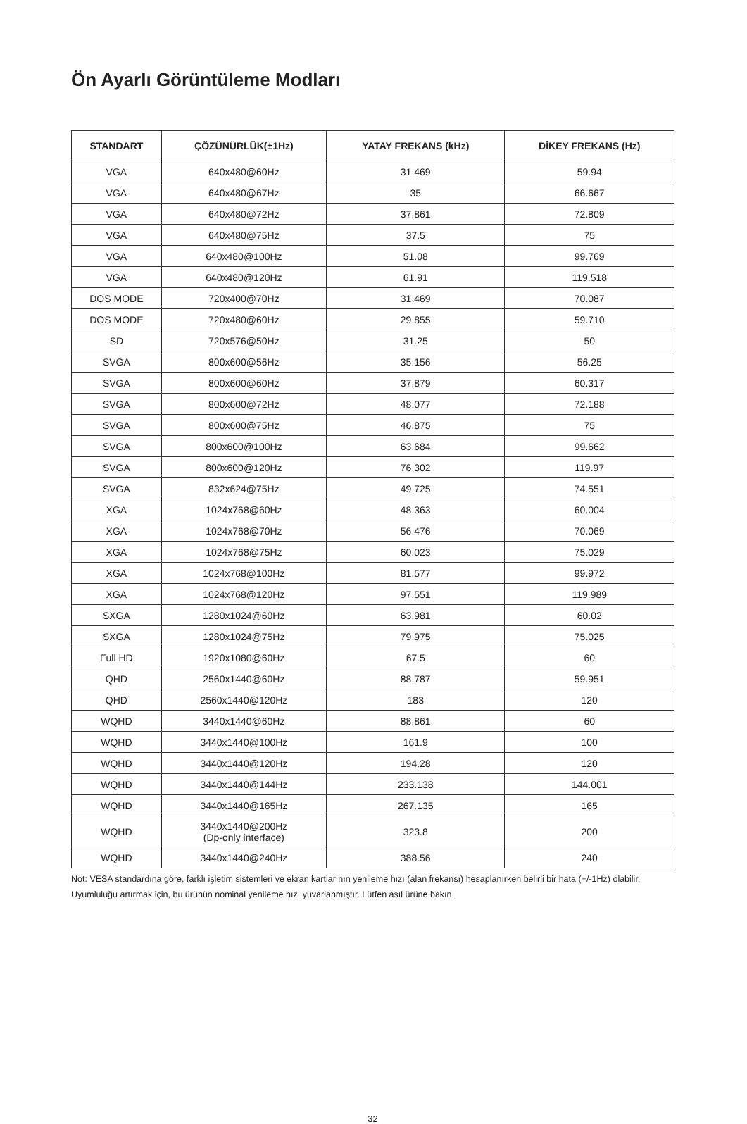Ön Ayarlı Görüntüleme Modları
| STANDART | ÇÖZÜNÜRLÜK(±1Hz) | YATAY FREKANS (kHz) | DİKEY FREKANS (Hz) |
| --- | --- | --- | --- |
| VGA | 640x480@60Hz | 31.469 | 59.94 |
| VGA | 640x480@67Hz | 35 | 66.667 |
| VGA | 640x480@72Hz | 37.861 | 72.809 |
| VGA | 640x480@75Hz | 37.5 | 75 |
| VGA | 640x480@100Hz | 51.08 | 99.769 |
| VGA | 640x480@120Hz | 61.91 | 119.518 |
| DOS MODE | 720x400@70Hz | 31.469 | 70.087 |
| DOS MODE | 720x480@60Hz | 29.855 | 59.710 |
| SD | 720x576@50Hz | 31.25 | 50 |
| SVGA | 800x600@56Hz | 35.156 | 56.25 |
| SVGA | 800x600@60Hz | 37.879 | 60.317 |
| SVGA | 800x600@72Hz | 48.077 | 72.188 |
| SVGA | 800x600@75Hz | 46.875 | 75 |
| SVGA | 800x600@100Hz | 63.684 | 99.662 |
| SVGA | 800x600@120Hz | 76.302 | 119.97 |
| SVGA | 832x624@75Hz | 49.725 | 74.551 |
| XGA | 1024x768@60Hz | 48.363 | 60.004 |
| XGA | 1024x768@70Hz | 56.476 | 70.069 |
| XGA | 1024x768@75Hz | 60.023 | 75.029 |
| XGA | 1024x768@100Hz | 81.577 | 99.972 |
| XGA | 1024x768@120Hz | 97.551 | 119.989 |
| SXGA | 1280x1024@60Hz | 63.981 | 60.02 |
| SXGA | 1280x1024@75Hz | 79.975 | 75.025 |
| Full HD | 1920x1080@60Hz | 67.5 | 60 |
| QHD | 2560x1440@60Hz | 88.787 | 59.951 |
| QHD | 2560x1440@120Hz | 183 | 120 |
| WQHD | 3440x1440@60Hz | 88.861 | 60 |
| WQHD | 3440x1440@100Hz | 161.9 | 100 |
| WQHD | 3440x1440@120Hz | 194.28 | 120 |
| WQHD | 3440x1440@144Hz | 233.138 | 144.001 |
| WQHD | 3440x1440@165Hz | 267.135 | 165 |
| WQHD | 3440x1440@200Hz (Dp-only interface) | 323.8 | 200 |
| WQHD | 3440x1440@240Hz | 388.56 | 240 |
Not: VESA standardına göre, farklı işletim sistemleri ve ekran kartlarının yenileme hızı (alan frekansı) hesaplanırken belirli bir hata (+/-1Hz) olabilir. Uyumluluğu artırmak için, bu ürünün nominal yenileme hızı yuvarlanmıştır. Lütfen asıl ürüne bakın.
32